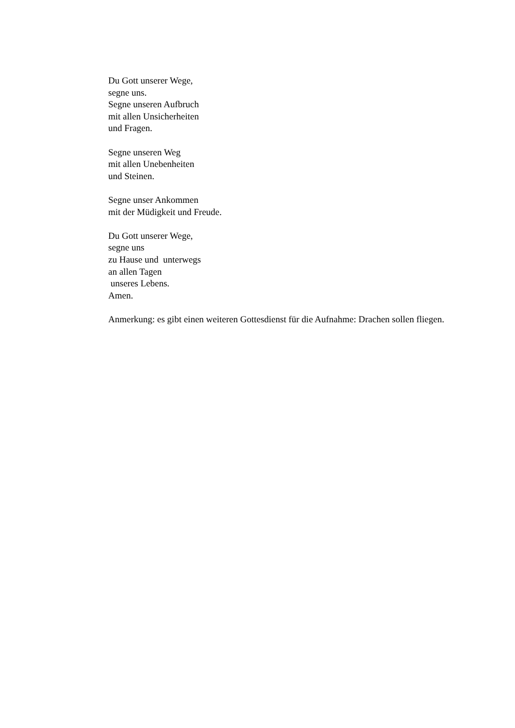Du Gott unserer Wege,
segne uns.
Segne unseren Aufbruch
mit allen Unsicherheiten
und Fragen.
Segne unseren Weg
mit allen Unebenheiten
und Steinen.
Segne unser Ankommen
mit der Müdigkeit und Freude.
Du Gott unserer Wege,
segne uns
zu Hause und unterwegs
an allen Tagen
unseres Lebens.
Amen.
Anmerkung: es gibt einen weiteren Gottesdienst für die Aufnahme: Drachen sollen fliegen.